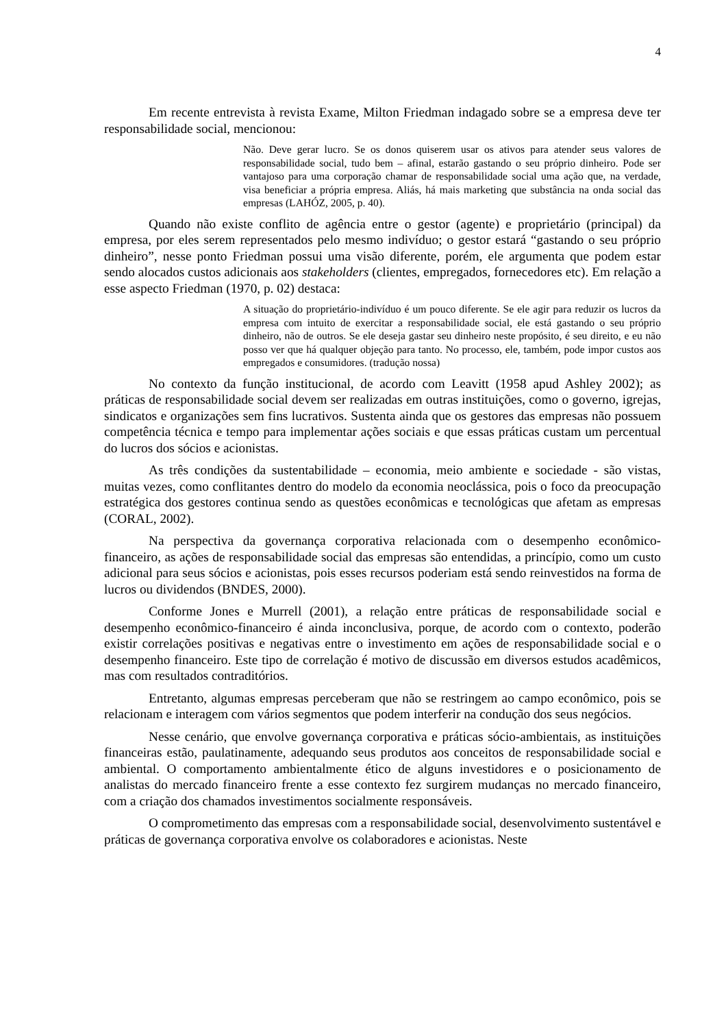4
Em recente entrevista à revista Exame, Milton Friedman indagado sobre se a empresa deve ter responsabilidade social, mencionou:
Não. Deve gerar lucro. Se os donos quiserem usar os ativos para atender seus valores de responsabilidade social, tudo bem – afinal, estarão gastando o seu próprio dinheiro. Pode ser vantajoso para uma corporação chamar de responsabilidade social uma ação que, na verdade, visa beneficiar a própria empresa. Aliás, há mais marketing que substância na onda social das empresas (LAHÓZ, 2005, p. 40).
Quando não existe conflito de agência entre o gestor (agente) e proprietário (principal) da empresa, por eles serem representados pelo mesmo indivíduo; o gestor estará “gastando o seu próprio dinheiro”, nesse ponto Friedman possui uma visão diferente, porém, ele argumenta que podem estar sendo alocados custos adicionais aos stakeholders (clientes, empregados, fornecedores etc). Em relação a esse aspecto Friedman (1970, p. 02) destaca:
A situação do proprietário-indivíduo é um pouco diferente. Se ele agir para reduzir os lucros da empresa com intuito de exercitar a responsabilidade social, ele está gastando o seu próprio dinheiro, não de outros. Se ele deseja gastar seu dinheiro neste propósito, é seu direito, e eu não posso ver que há qualquer objeção para tanto. No processo, ele, também, pode impor custos aos empregados e consumidores. (tradução nossa)
No contexto da função institucional, de acordo com Leavitt (1958 apud Ashley 2002); as práticas de responsabilidade social devem ser realizadas em outras instituições, como o governo, igrejas, sindicatos e organizações sem fins lucrativos. Sustenta ainda que os gestores das empresas não possuem competência técnica e tempo para implementar ações sociais e que essas práticas custam um percentual do lucros dos sócios e acionistas.
As três condições da sustentabilidade – economia, meio ambiente e sociedade - são vistas, muitas vezes, como conflitantes dentro do modelo da economia neoclássica, pois o foco da preocupação estratégica dos gestores continua sendo as questões econômicas e tecnológicas que afetam as empresas (CORAL, 2002).
Na perspectiva da governança corporativa relacionada com o desempenho econômico-financeiro, as ações de responsabilidade social das empresas são entendidas, a princípio, como um custo adicional para seus sócios e acionistas, pois esses recursos poderiam está sendo reinvestidos na forma de lucros ou dividendos (BNDES, 2000).
Conforme Jones e Murrell (2001), a relação entre práticas de responsabilidade social e desempenho econômico-financeiro é ainda inconclusiva, porque, de acordo com o contexto, poderão existir correlações positivas e negativas entre o investimento em ações de responsabilidade social e o desempenho financeiro. Este tipo de correlação é motivo de discussão em diversos estudos acadêmicos, mas com resultados contraditórios.
Entretanto, algumas empresas perceberam que não se restringem ao campo econômico, pois se relacionam e interagem com vários segmentos que podem interferir na condução dos seus negócios.
Nesse cenário, que envolve governança corporativa e práticas sócio-ambientais, as instituições financeiras estão, paulatinamente, adequando seus produtos aos conceitos de responsabilidade social e ambiental. O comportamento ambientalmente ético de alguns investidores e o posicionamento de analistas do mercado financeiro frente a esse contexto fez surgirem mudanças no mercado financeiro, com a criação dos chamados investimentos socialmente responsáveis.
O comprometimento das empresas com a responsabilidade social, desenvolvimento sustentável e práticas de governança corporativa envolve os colaboradores e acionistas. Neste